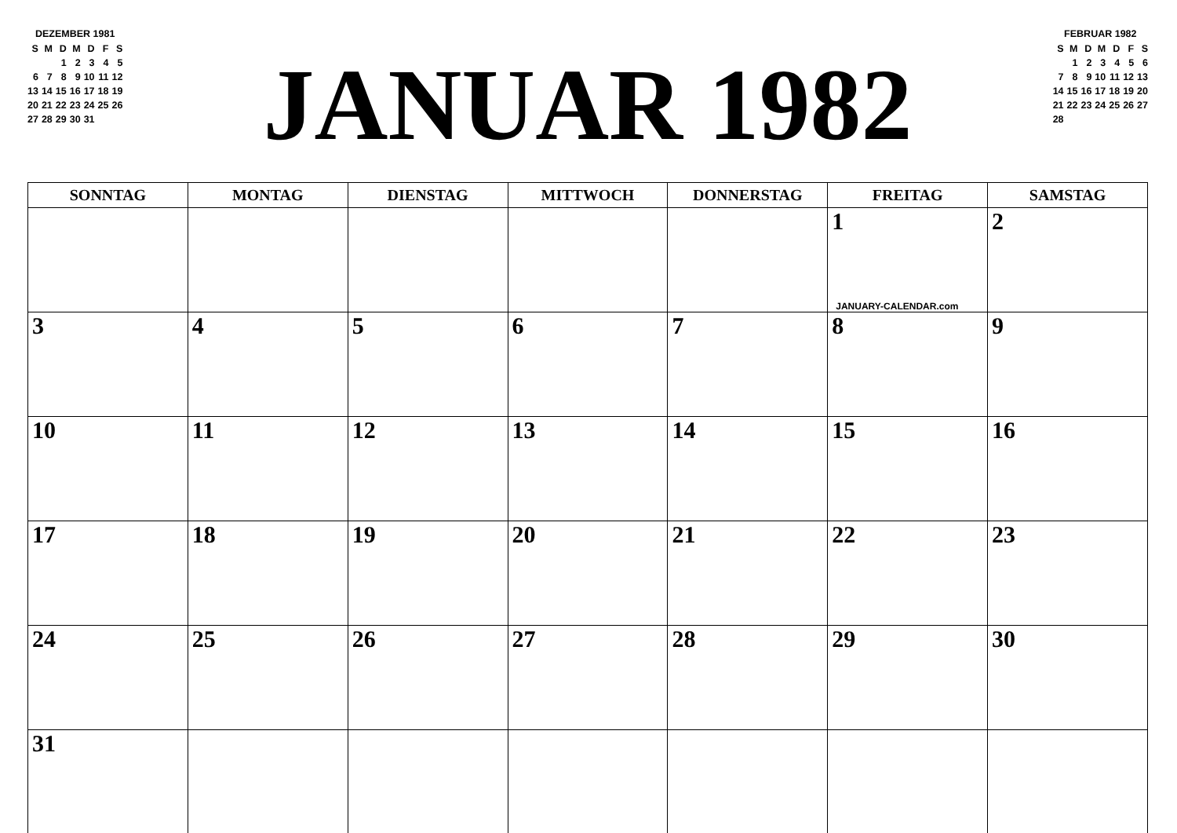DEZEMBER 1981
| S | M | D | M | D | F | S |
| | | 1 | 2 | 3 | 4 | 5 |
| 6 | 7 | 8 | 9 | 10 | 11 | 12 |
| 13 | 14 | 15 | 16 | 17 | 18 | 19 |
| 20 | 21 | 22 | 23 | 24 | 25 | 26 |
| 27 | 28 | 29 | 30 | 31 | | |
JANUAR 1982
FEBRUAR 1982
| S | M | D | M | D | F | S |
| | 1 | 2 | 3 | 4 | 5 | 6 |
| 7 | 8 | 9 | 10 | 11 | 12 | 13 |
| 14 | 15 | 16 | 17 | 18 | 19 | 20 |
| 21 | 22 | 23 | 24 | 25 | 26 | 27 |
| 28 | | | | | | |
| SONNTAG | MONTAG | DIENSTAG | MITTWOCH | DONNERSTAG | FREITAG | SAMSTAG |
| --- | --- | --- | --- | --- | --- | --- |
| | | | | | 1 JANUARY-CALENDAR.com | 2 |
| 3 | 4 | 5 | 6 | 7 | 8 | 9 |
| 10 | 11 | 12 | 13 | 14 | 15 | 16 |
| 17 | 18 | 19 | 20 | 21 | 22 | 23 |
| 24 | 25 | 26 | 27 | 28 | 29 | 30 |
| 31 | | | | | | |